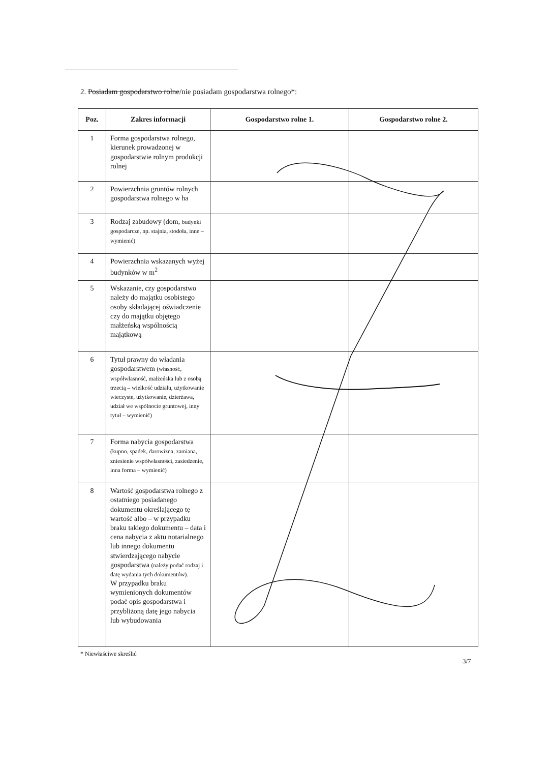2. Posiadam gospodarstwo rolne/nie posiadam gospodarstwa rolnego*:
| Poz. | Zakres informacji | Gospodarstwo rolne 1. | Gospodarstwo rolne 2. |
| --- | --- | --- | --- |
| 1 | Forma gospodarstwa rolnego, kierunek prowadzonej w gospodarstwie rolnym produkcji rolnej | | |
| 2 | Powierzchnia gruntów rolnych gospodarstwa rolnego w ha | | |
| 3 | Rodzaj zabudowy (dom, budynki gospodarcze, np. stajnia, stodoła, inne – wymienić) | | |
| 4 | Powierzchnia wskazanych wyżej budynków w m<sup>2</sup> | | |
| 5 | Wskazanie, czy gospodarstwo należy do majątku osobistego osoby składającej oświadczenie czy do majątku objętego małżeńską wspólnością majątkową | | |
| 6 | Tytuł prawny do władania gospodarstwem (własność, współwłasność, małżeńska lub z osobą trzecią – wielkość udziału, użytkowanie wieczyste, użytkowanie, dzierżawa, udział we wspólnocie gruntowej, inny tytuł – wymienić) | | |
| 7 | Forma nabycia gospodarstwa (kupno, spadek, darowizna, zamiana, zniesienie współwłasności, zasiedzenie, inna forma – wymienić) | | |
| 8 | Wartość gospodarstwa rolnego z ostatniego posiadanego dokumentu określającego tę wartość albo – w przypadku braku takiego dokumentu – data i cena nabycia z aktu notarialnego lub innego dokumentu stwierdzającego nabycie gospodarstwa (należy podać rodzaj i datę wydania tych dokumentów). W przypadku braku wymienionych dokumentów podać opis gospodarstwa i przybliżoną datę jego nabycia lub wybudowania | | |
* Niewłaściwe skreślić
3/7